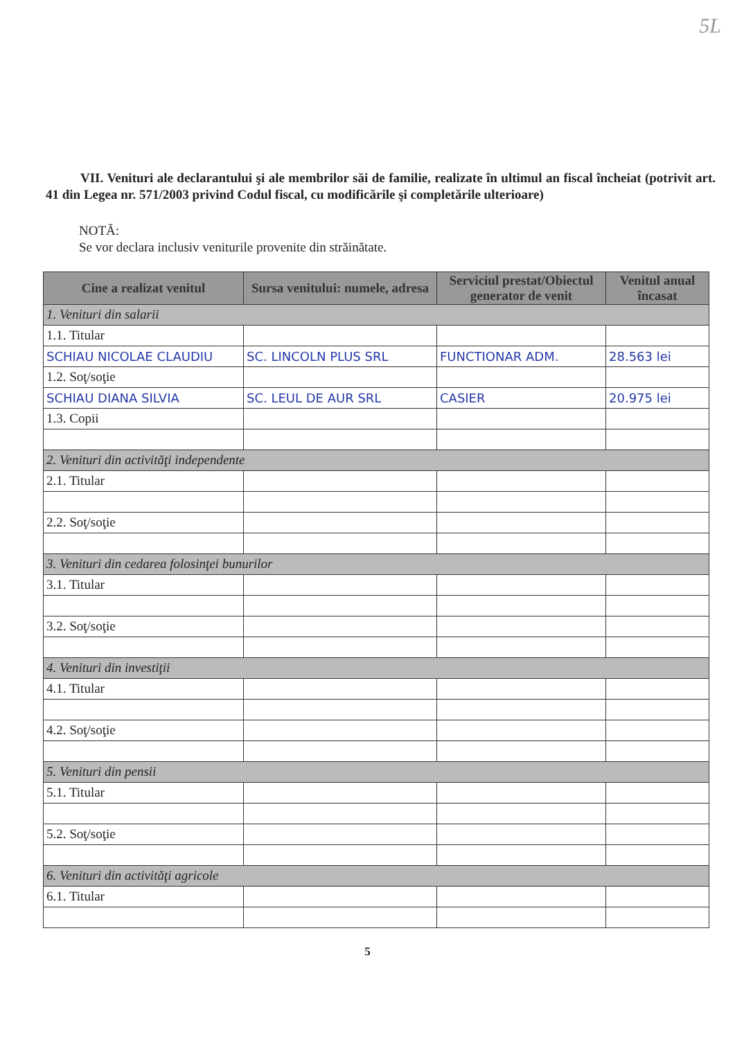5L
VII. Venituri ale declarantului şi ale membrilor săi de familie, realizate în ultimul an fiscal încheiat (potrivit art. 41 din Legea nr. 571/2003 privind Codul fiscal, cu modificările şi completările ulterioare)
NOTĂ:
Se vor declara inclusiv veniturile provenite din străinătate.
| Cine a realizat venitul | Sursa venitului: numele, adresa | Serviciul prestat/Obiectul generator de venit | Venitul anual încasat |
| --- | --- | --- | --- |
| 1. Venituri din salarii | | | |
| 1.1. Titular | | | |
| SCHIAU NICOLAE CLAUDIU | SC. LINCOLN PLUS SRL | FUNCTIONAR ADM. | 28.563 lei |
| 1.2. Soţ/soţie | | | |
| SCHIAU DIANA SILVIA | SC. LEUL DE AUR SRL | CASIER | 20.975 lei |
| 1.3. Copii | | | |
| 2. Venituri din activităţi independente | | | |
| 2.1. Titular | | | |
| 2.2. Soţ/soţie | | | |
| 3. Venituri din cedarea folosinţei bunurilor | | | |
| 3.1. Titular | | | |
| 3.2. Soţ/soţie | | | |
| 4. Venituri din investiţii | | | |
| 4.1. Titular | | | |
| 4.2. Soţ/soţie | | | |
| 5. Venituri din pensii | | | |
| 5.1. Titular | | | |
| 5.2. Soţ/soţie | | | |
| 6. Venituri din activităţi agricole | | | |
| 6.1. Titular | | | |
5